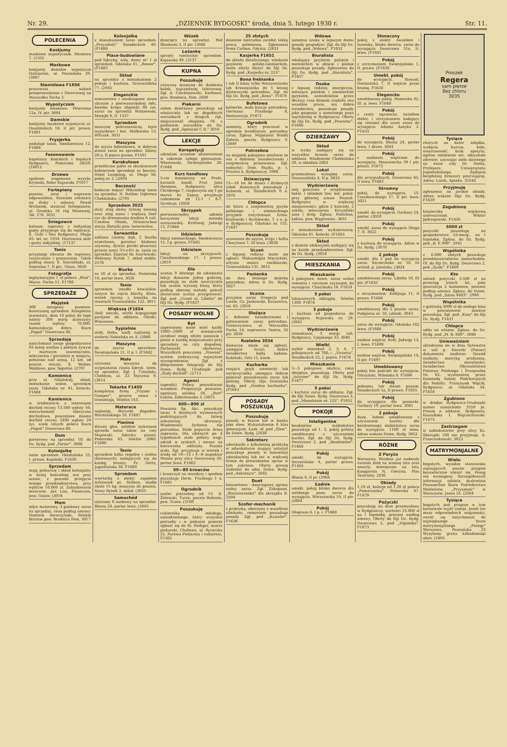Nr. 29. „DZIENNIK BYDGOSKI“ środa, dnia 5. lutego 1930 r. Str. 11.
POLECENIA
Kostjumy
maskowe wypożyczam. Mostowa 7. (1355
Maskowe
kostjumy damskie wypożycza Hafciarnia, ul. Poznańska 29. (3067
Stanisława F1656
pracownia sukień przeprowadzona z Dworcowej na Marszałka Focha 2.
Wypożyczam
kostjumy maskowe. Petersona 12a, IV. ptr. 3064
Damskie
kostjumy maskowe wypożycza ul. Ossolińskich 10, II ptr. prawo. F1691
Fryzjerka
ondulujė tanio. Sienkiewicza 12. F1666
Fasonowanie
kapeluszy damskich i męskich Bydgoszcz, Pomorska 28/29. (16012
Drzewo
opałowe wagonowo wysyła: Krymski, Solec Kujawski. F1017
Fortepiany
pianina, stroi i naprawia odpowiednio. Stawiam orkiestry na śluby i zabawy. Paweł Wicherek, stroiciel fortepianów, ul. Grodzka 16 róg Mostowej. Tel. 278. 3032
Śniegowce
kalosze, naprawy z indyjskiej gumy przyjmuje się do reperacji. E. Guhl i Ska Bydgoszcz, Długa 45. tel. nr. 1934. Hurtownia skór i gumy indyjskiej. (17137
Tanio
przyjmuję ubrania do naprawy, czyszczenia i prasowania. Także podług miary. E. Szarafiński, ul. Szpitalna 7, II ptr., Glaza. 3039
Fotografja
legitymacyjna 1 zł poleca „Wiol“, Marsz. Focha 11. F1700
SPRZEDAŻE
Majątek
300 morgowy pszenno-buraczanej sprzedam. Kompletny inwentarz, dom 10 pokoi do tego należy 300 mórg dzierżawy razem wpłaty 70.000. Komunikacja dobra. Biuro „Pogoń“ Dworcowa 80.
Sprzedaję
natychmiast swoje gospodarstwo 93 mórg wielkie z pełnym żywym i martwym inwentarzem, mleczarnia i gorzelnia w miejscu, położone nad szosą, 12 km. od powiat. miasta. E. Wolter, Waldowo, pow. Sępolno. (2797
Kamienicę
przy ul. Gdańskiej, skład, mieszkanie wolne, sprzedam tanio. Gdańska nr. 41, Kolecki. F1684
Kamienica
w śródmieściu z interesami dochód roczny 13.500 wpłaty 50, nieruchomość fabryczna dochodowa, powiatowe miasto dochód roczny 5400 wpłaty 20 tys. wiele innych poleca biuro „Pogoń“ Dworcowa 80.
Dom
parterowy na sprzedaż. Of. do Dz. Bydg. pod „Parter“. 3066
Kolonjalkę
tanio sprzedam. Hetmańska 25, I. prawo, Kopiński. F1650
Sprzedam
moją piekarnię i skład kolonjalny w dużej kościelnej wsi przy szosie, z powodu przejęcia innego przedsiębiorstwa, przy wpłacie 10.000 zł. Zabudowania masywne. Jan Liss, Piaseczno, pow. Gniew. (3016
Mam
młyn motorowy, 3 gankowy zaraz na sprzedaż, cena podług umowy. Dominik Seroczyński, Polskie Brzozie pow. Brodnica Pom. 3017
Kolonjalkę
z mieszkaniem tanio sprzedam. „Przyszłość“ Śniadeckich 40. (F1686
Place-budowlane
pod fabrykę, wilę, domy m² 1 zł sprzedam. Gdańska 41, „Rower“. (F1685
Skład
na sprzedaż z mieszkaniem 2 pokoje i kuchnia. Grunwaldzka 77. (2945
Eleganckie
wieczorowe i smokingowe nowe ubranie z pierwszorzędnej ręki, bielska krepa objętość 98 cm. zaraz na sprzedaż Wiśniewski, Matejki 8, II. 1337
Sprzedam
maszynę pończoszniczą, lejce wyjazdowe i koc. Malborska 13, Wilczak. 3031
Maszyna
do szycia bębenkowa, w dobrym stanie tanio na sprzedaż. Zduny 20 a, II piętro prawo. F1591
Karakułowe
prześliczne palto ze skunksowym kołnierzem sprzedam za bezcen. Hotel Lengning, ul. Długa 56, pokój nr. 2. (2994
Baczność
badacze mięsa! Mikroskop tanio na sprzedaż. H. Ruther, Dąbrowa Chełmińska. (2795
Sprzedam 3025
duży stóg słomy żytniej świeżej oraz stóg siana i większą ilość rur do drenowania średnia 6 cali. Czesław Obiała, Dźwierzchno stacja Złotniki pow. Inowrocław.
Serwantka
szklana ciemny dąb, 2 biurka orzechowe, garnitur klubowy używany, dywan perski pluszowy prawie nowy 3½×4½ m. tanio na sprzedaż. Zapytać Br. Szarlowski, Wełniany Rynek 7, skład meble. 2576
Biurko
za 50 zł na sprzedaż. Pomorska 16, parter lewo. 3026
Tanio
sprzedam imadło kowalskie, nożyce do cięcia blachy, dłuta, wózek ręczny, z kaeztka na resorach Grunwaldzka 122. 3011
Większą (F1654
ilość sieczki, worki kupującego partjami do oddania. Górski, Wiezowno.
Sypialnie
stoły, łóżka, szafy najtaniej w stolarni Nakielska nr. 8. (3086
Maszynę
do szycia sprzedam. Świętojańska 21, II p. l. (F1642
Mało
używana maszyna do wygniatania ciasta fabryk. niem. na sprzedaż. Zgł. J. Ciesiński, Chełmno, ul. 22 Stycznia 9. (3014
Tokarka F1450
kompletna firmy „Fitzner i Gamper“, prawie nowa z transmisją. Telefon 143.
Materace
najtaniej. Warunki dogodne. Warmińskiego 10. F1687
Pianina
śliczny głos, solidnie wykonane sprzeda tanio także na raty Majewski, fabryka pianin. Pomorska 65, telefon 2060. F1690
Tanio
sprzedam kilka regałów i stołów (biurowych) nadających się do każdej branży. Fr. Gertz, Jagiellońska 30. F1689
Sprzedam
wiertarkę z elektr. zapędem śrótownik pt. Stillera, madło okolo 15 kg. maszyna do pisania. Nowy Rynek 3, skład. (3055
Samochód
używany 6 osobowy na sprzedaż. Błonia 24, parter lewo. (3045
Wózek
dziecięcy na sprzedaż. Pod Blankami 3, II ptr. (3066
Leżankę
sprzęty rzeźnickie sprzedam. Kujawska 49. (3137
KUPNA
Poszukuję
używaną maszynę do dzielenia bułek, najczęstniej talerzowej. Zgł. A. Ciechanowski. Karbowo, pow. Brodnica, Pom. 2880
Piekarni
celem dzierżawy poszukuję od właściciela lub na dogodnych warunkach z drugich rąk, miejscowość obojętna. Of. z podaniem warunków do Dz. Bydg. pod „Spieszne C B.“ 3010
LEKCJE
Korepetycji
udzielam uczniom eksternistom w zakresie całego gimnazjum. Włostowski, Świętojańska 20. F1646
Kurs handlowy
5-cio miesięczny na Prakt. kursach handl. Prof. Jana Hennesa, Bydgoszcz, ulica Chrobrego 7, rozpoczyna się 1-go marca br. Zapisy przyjmuje codziennie od 12-1 i 6-7. Dyrekcja. (3050
Skrzypek
pierwszorzędny udziela korzystnie lekcji metodą warszawską. Królowej Jadwigi 13. F1664
Udzielam
lekcji niemieckiego. Sienkiewicza 12, I p. prawo. F1665
Udzielam
lekcji na skrzypcach. Cieszkowskiego 17, I prawo. (3019
Dla
ucznia 9 letniego do udzielania lekcji dziennie jedną godzinę, poszukuję na stałe nauczyciela lub ucznia wyższej klasy, który podług obecnej metody potrafi skutecznie ucznia przygotować. Zgł. pod „Uczeń ul. Libelta“ do filji Dz. Bydg. (F1637
POSADY WOLNE
Byt
zapewniony może mieć każdy 1000—2000 zł miesięcznie zarabiać mogą zdolni panowie i panie w każdej miejscowości przy sprzedaży na raty dogodnej. Fachowość zbyteczna. Wszystkich pouczamy. „Nowość“ system nadzwyczaj najwyższe wynagrodzenie. Zgł z dołączeniem fotografji do filji Dzien. Bydg. Grudziądz pod „Stały dochód“. (2713
Agenci
(agentki) Polacy poszukiwani wszędzie. Propozycja poważna, agentura solidna Of. „Port“ Łuków, Zelechowska 3. (3015
600—800 zł
Poważna Sp. Akc. poszukuje zaraz 4 dzielnych wymownych podróżujących do łatwej wikwintnej akwizacji. Wiadomości fachowe nie potrzebne. Stałe poparcie firma zapewnia. Dla zdolnych po 4 tygodniach stałe pobory wzgl. udział w zyskach i awans na kierownika oddziału. Posada stała. Zgł. przyjmuje w wtorek i środę od 10—12 i 4—6 inspektor Monka przy ulicy Dworcowej 59, parter lewo. F1663
50—80 krawców
i krawczyń na mundury i spodnie poszukuje Herm. Frankego 1 a. F1681
Ogrodnik
szofer potrzebny od 15. II. Żelewski, Turze, poczta Bukosin, pow. Tczew. (3100
Poszukuję
cukiernika młodego, samodzielnego, który wszyskie potrzeby i w piekarni pomoże zgłosić się do St. Rediger, mistrz piekarski, Chełmno, ul. Rycerska 22, Parowa Piekarnia i cukiernia. F1502
25 złotych
dziennie nietrudno zarobić lekką pracą piśmienną. Zgłoszenia firma Carbon. Gdynia. (2631
Kasjerkę F1651
do składu detalicznego, władanie językiem polsko-niemieckim, może oferty złożyć do filji Dz. Bydg. pod „Kasjerka nr. 225“.
Bona frebianka
I lub II klasy tylko Warszawianka lub Kresowianka do 5 letniej dziewczynki potrzebna. Zgł. do filji Dz. Bydg. pod „Bona“. F1670
Bufetowa
kelnerka, mała kaucja potrzebna, Hermana Frankego 8, Restauracja. F1671
Ogrodnik
samotny, który pracował w ogrodzie handlowym, potrzebny zaraz. Zgłosz. Majętność Wielki Żołwin, poczta Bydgoszcz V. (3049
Potrzebna
na majątek pokojowa możliwie ze wsi z dobremi świadectwami i znajomością prasowania. Zgł. nadsyłać: Dom. Stążki, p. t. Pruszcz k. Bydgoszczy. 2960
Dziewczynę
15—16 lat do dzieci i drobnych robót domowych poszukuje J. Kuberek, ul. Śniadeckich 6 a. 2970
Chłopca
do biura z znajomością języka polskiego i niemieckiego przyjmie natychmiast firma: Kozłowski i Rychlewski, T. z o. p. w Bydgoszczy, Gdańska nr. 152. F1647
Poszukuję
uczennice do szycia, kroju i haftu Chwytowo 7, III lewo. (3030
Uczeń
z lepszej rodziny może się zgłosić. Maksymiljan Mączyński, artysta mistrz rzeźbiarski, Grunwaldzka 131. 3012
Panienka
do dwu letniego dziecka potrzebna. Adres w Dz. Bydg. 3027
Ucznia
przyjmie zaraz Drogerja pod Lwem, Cz. Jankowski. Kruszwica, tel. 83. (3018
Służąca
z dobremi świadectwami i gotowaniem zaraz potrzebna. Gniatczyzowa, ul. Marszałka Focha 14, naprzeciw Teatru, III ptr. 3038
Rzetelne 3034
dziewczę może się zgłosić, umiejące liczyć, dobre świadectwa będą żądane. Kubiński, Orla 15, kiosk.
Kucharka
znająca język niemiecki lub wyręczycielka umiejąca dobrze gotować poszukiwana zaraz lub później. Oferty filja Dziennika Bydg. pod „Dzielna kucharka“. (F1643
POSADY POSZUKUJĄ
Poszukuję
posady w biurze lub w banku jako elew. Wykształcenie 6 klas gimnazjum. Łask. of. pod „Elew“. do Dzien. Bydg. (2938
Sekretarz
adwokacki z kilkuletnią praktyką w adwokaturze znający notarjat poszukuje posady w kancelarji adwokackiej lub też w większej firmie do prowadzenia spraw w tym zakresie. Oferty proszę nadesłać do adm. Dzien. Bydg. pod „Sekretarz“. 2682
Duet
koncertowo - dancingowy zgrany wolny zaraz. Zgł. Zakopane, „Warszawianka“ dla skrzypka R. 2594
Szofer-mechanik
z praktyką, obeznany z wszelkimi silnikami, remontem poszukuje posady. Zgł. pod „Kawaler“. F1636
Wdowa
samotna szuka w lepszym domu posady gospodyni. Zgł. do filji Dz. Bydg. pod „Wdowa“. F1632
Biuralista
władający językiem polskim i niemieckim w słowie i piśmie poszukuje posady. Zgłoszenia do filji Dz. Bydg. pod „Biuralista“. F1657
Osoba
z lepszej rodziny, energiczna, mówiąca polskim i niemieckim językiem, samodzielnie przez dłuższy czas domem rządziła zna wszelkie prace, ma dobre świadectwa, poszukuje posady jako gosposia u samotnego pana najchętniej w Bydgoszczy. Oferty do filji Dz. Bydg. pod „Poważna“. F1648
DZIERŻAWY
Skład
w rynku nadający się na wszystkie branże zaraz do oddania. Wiadomość Chełmińska 20, w składzie 2803
Lokal
przemysłowy wynajmę zaraz. Grunwaldzka 4, II p. 3033
Wydzierżawię
mój gościniec z urządzeniem hotel. i składem tow. kol, położ. przy głównej szosie Poznań-Bydgoszcz w większej miejscowości, gdzie 2 kościoły, 2 szkoły, mleczarnia. Krzyżówki szos i dróg. Zgłosz. Poelchen, Łekno, pow. Wągrowiec. 3031
Skład
z mieszkaniem wydzierżawię. Gdańska 41. Kolecki. (F1683
Skład
z dużemi ubikacjami nadający się na każde przedsiębiorstwo. Zgł. do Dz. Bydg. (3054
MIESZKANIA
Mieszkanie
2 pokojowe, nowe, zaraz wolne remontu i rocznym czynszem do wynajęcia. Chocimska 16. F1624
5 pokoi
luksusowych odstąpię. Telefon 1309. F1674
3 pokoje
i kuchnia od gospodarza do wynajęcia. Kujawska nr. 29. (3041
Wydzierżawię
mieszkanie, 3 morgi roli. Bydgoszcz, Ujejskiego 33. 3040
Wielki
wybór mieszkań 2, 3, 4, 7 pokojowych od 700,— „Victoria“, Śniadeckich 22, I. piętro. F1678
Mieszkanie
3—5 pokojowe, okolica, cena obojętna, poszukuję. Oferty pod „Inżynier“ do filji Dz. Bydg. F1677
5 pokoi
i kuchnia zaraz do oddania. Zgł. do filji Dzien. Bydg. Dworcowa 2, pod „Mieszkanie nr. 125“. F1652
POKOJE
Inteligentne
bezdzietne małżeństwo poszukuje od 1. 3. pokój próżny umeblowany z używaniem kuchni. Zgł. do filji Dz. Bydg. Dworcowa 2, pod „Bezdzietne“. F1668
Pokój
umebl. do wynajęcia. Szczecińska 4, parter prawo. F1484
Pokój
Błonia 9, II pr. (2968
Ładnie
umebl. pokój blisko dworca dla solidnego pana zaraz do wynajęcia. Warszawska 19, II ptr. (2684
Pokój
Długosza 6, I p. l. F1660
Słoneczny
pokój z elektr. światłem i łazienka, blisko dworca, zaraz do wynajęcia Dworcowa 31a, II. lewo. (F1641
Pokój
z utrzymaniem Świętojańska 1, II. prawo. (F1638
Umebl. pokój
do wynajęcia. Stenzel, Hetmańska 7, II wejście przez bramę. F1630
Elegancko
umeblowany pokój. Pomorska 42, III. p. lewo. F1640
Pokój
z centr. ogrzewan. światłem elektr. i utrzymaniem nadający się również dla uczni zaraz do wynajęcia Adama Asnyka 3. F1633
Pokój
do wynajęcia. Błonia 24, parter lewo, 1 drzwi. 3044
Pokój
z osobnem wejściem do wynajęcia. Mazowiecka 39 I ptr. prosto. F1672
Pokój
dla przyjezdnych. Dworcowa 65, II lewo. F1661
Skromny
pokój do wynajęcia. Ul. Cieszkowskiego 17, II ptr. lewo. 3021
Pokój
umebl. do wynajęcia. Garbary 24, parter. (3020
Pokój
umebl. zaraz do wynajęcia Długa 7, II. 3022
Pokój
z kuchnią do wynajęcia. Adres w Dz. Bydg. (3070
2 pokoje
umebl. dla 2 pań do wynajęcia zaraz. Szczecińska nr. 10, III wchód, p. Jeleńska. (3024
Pokój
umeblowany zaraz. Libelta 10, III ptr. (F1635
Pokój
z utrzymaniem. Kołłątaja 11, II prawo. F1680
Pokój
umeblowany dla 2 panów zaraz. Podgórna nr. 18, (skład). 3043
Pokój
zaraz do wynajęcia. Gdańska 162 lewo. (F1688
Pokój
osobne wejście, Król. Jadwigi 13, I. lewo. F1698
Pokój
osobne wejście. Świętojańska 14, II ptr. F1697
Umeblowany
pokój bez pościeli do wynajęcia. Górzyński, Wileńska 6. F1696
Pokój
jednemu lub dwom panom. Śniadeckich 5a, II prawo. F1655
Pokój
do wynajęcia dla panienki. Garbary 19, parter lewo. 3061
2 pokoje
duże, ładnie umeblowane z używaniem kuchni dla bezdzietnego małżeństwa zaraz do wynajęcia. 1100 zł mies. Adres wskaże Dzien. Bydg. 3052
RÓŻNE
Z Paryża
Warszawy, Wiednia już nadeszły żurnale mód na wiosnę lato oraz zeszyty miesięczne na luty. Księgarnia N. Gieryna, Plac Teatralny. 2836
Obiady
1,10 zł, kolacje od 1,20 zł poleca „Pomorzanka“. Pomorska 47. F1679
Pożyczki
poszukuję na dom przemysłowy w Bydgoszczy, wartości 25.000 zł na I hipotekę, procent według umowy. Oferty do filji Dz. Bydg. Dworcowa 2, pod „Hipoteka“. F1673
Proszek
Regera
sam pierze
Bez chloru
3035
Tysiące
chorych na katar żołądka, wzdęcie, kurcze, bóle, niestrawność, brak apetytu, ogólne osłabienie etc. odzyskało zdrowie, używając zioła sławnego na świat cały Dr. Dietla, Profesora Uniwersytetu Jagiellońskiego. Żądajcie bezpłatnej broszury pouczającej. Adres: Liszki, Apteka. 35548
Przyjmuję
zgłoszenia na jarskie obiady. Adres wskaże filja Dz. Bydg. F1639
Zagubioną
książeczkę wojskową unieważniam. Wiktor Jędrzejewski. F1456
5000 zł
pożyczki poszukuję na gospodarstwo 53-morg., na I hipotekę. Zgłosz. do Dz. Bydg. pod „B. P. 999“. 2941
Wspólnika
z 6.000 złotych poszukuje przedstawicielstwo samochodów. Of. do filji Dz. Bydg. Dworcowa 2, pod „Zyski“. F1669
Kto
udzieli pożyczki 3.500 zł na przeciąg trzech lat, jako gwarancja 2 kamienice, procent podług umowy. Zgłosz. do Dzien. Bydg. pod „Zaraz 4803“. 2998
Wspólnika
z gotówką 3000 zł do stałego kina w powiatowem mieście poszukuję. Zgł. pod „Kino“ do filji Dz. Bydg. F1631
Chłopca
odda na własne. Zgłosz. do Dz. Bydg. pod „M. B. 600“. 3088
Unieważniam
skradzione mi w dniu Sylwestra w sali p. Kocerki (Patzer) dokumenta osobiste: Dowód osobisty, metrykę urodzenia, świadectwo moralności, świadectwo Obywatelstwa Państwa Polskiego i Przepustkę Nr. 62, wystawioną przez Komendę Szkoły Podchorążych dla Podofic. Franciszek Wójcik, Bydgoszcz, ul. Gdańska 54. F1658
Zgubiono
w drodze Bydgoszcz-Grudziądz numer samochodu 3559 pt. Proszę o oddanie. Bydgoszcz, Kaszubska 1, Wojciechowski. F1675
Zastrzegam
iż sublokatorów przy ulicy Ks. Skorupki 100 nie przyjmuję. A. Franciszkowski. 3023
MATRYMONJALNE
Wielu
bogatych, wysokie stanowiska zajmujących panów pragnie bezzwłocznie ożenić się. Posag nie wymagany. Szczegółowych informacji udziela dyskretnie Powszechne Biuro Pośrednictwa Małżeństw, „Przyszłość“ w Warszawie, Jasna 25. (2564
Tysiące
bogatych pań pragnie w tym karnawale wyjść zamąż. Jeżeli nie masz odpowiednich znajomości, zwróć się natychmiast do największego biura matrymonjalnego „Postęp“ Warszawa, Poznańska 23 Wysyłamy gratis kilkadziesiąt ofert. (1895